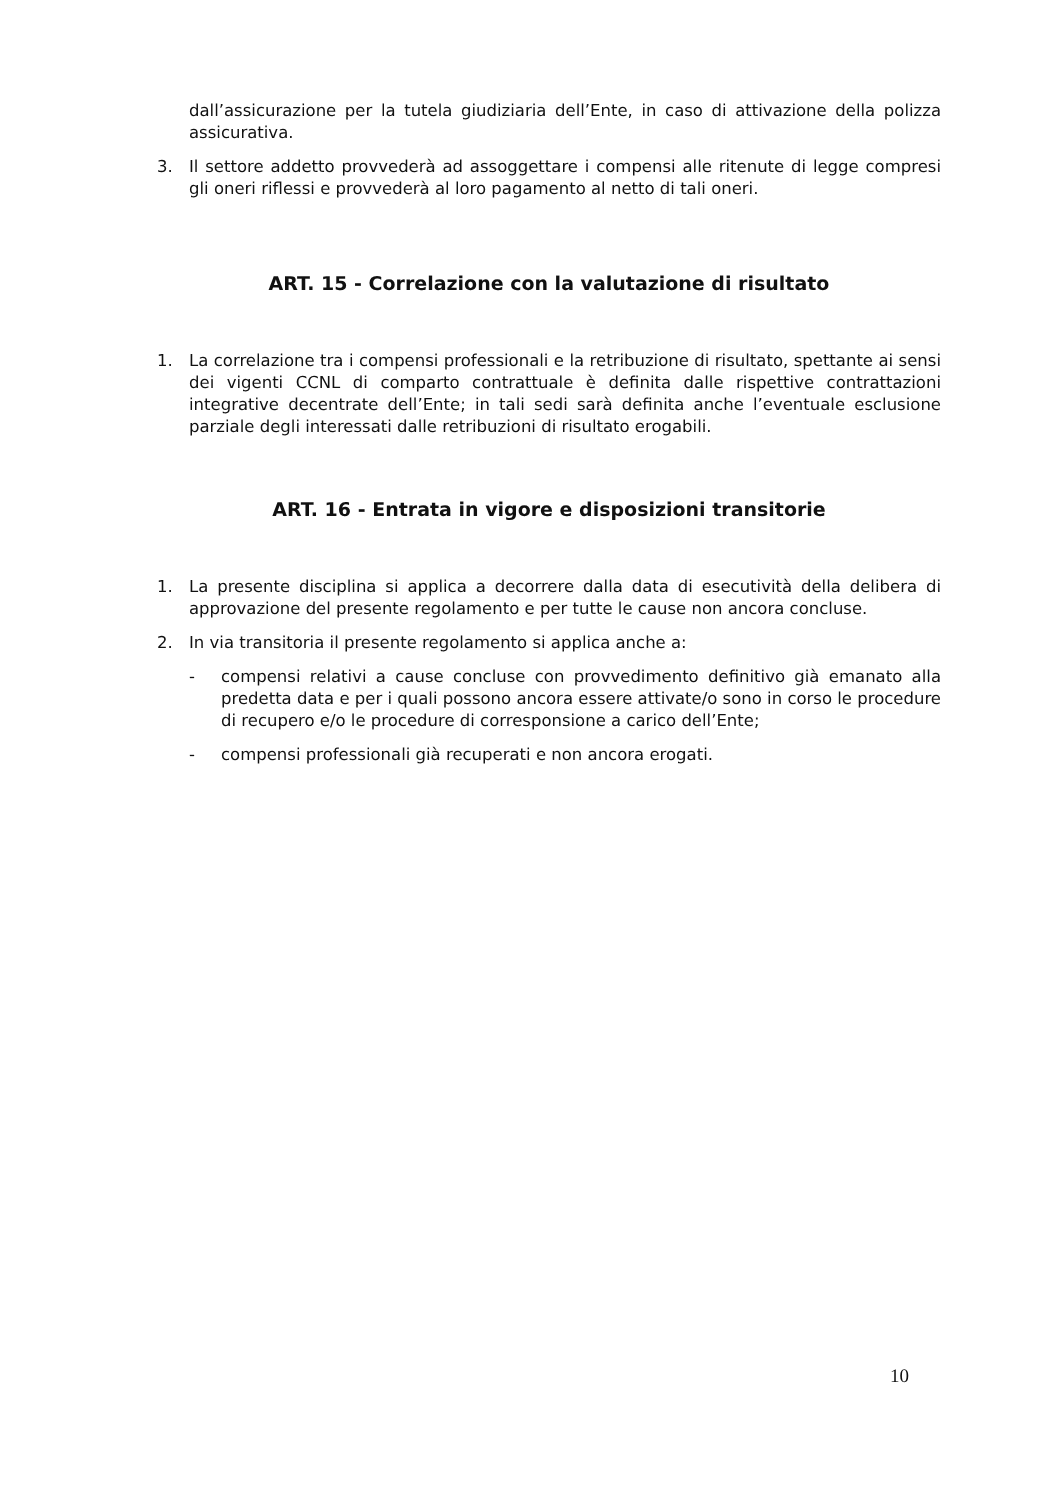dall’assicurazione per la tutela giudiziaria dell’Ente, in caso di attivazione della polizza assicurativa.
3. Il settore addetto provvederà ad assoggettare i compensi alle ritenute di legge compresi gli oneri riflessi e provvederà al loro pagamento al netto di tali oneri.
ART. 15 - Correlazione con la valutazione di risultato
1. La correlazione tra i compensi professionali e la retribuzione di risultato, spettante ai sensi dei vigenti CCNL di comparto contrattuale è definita dalle rispettive contrattazioni integrative decentrate dell’Ente; in tali sedi sarà definita anche l’eventuale esclusione parziale degli interessati dalle retribuzioni di risultato erogabili.
ART. 16 - Entrata in vigore e disposizioni transitorie
1. La presente disciplina si applica a decorrere dalla data di esecutività della delibera di approvazione del presente regolamento e per tutte le cause non ancora concluse.
2. In via transitoria il presente regolamento si applica anche a:
- compensi relativi a cause concluse con provvedimento definitivo già emanato alla predetta data e per i quali possono ancora essere attivate/o sono in corso le procedure di recupero e/o le procedure di corresponsione a carico dell’Ente;
- compensi professionali già recuperati e non ancora erogati.
10